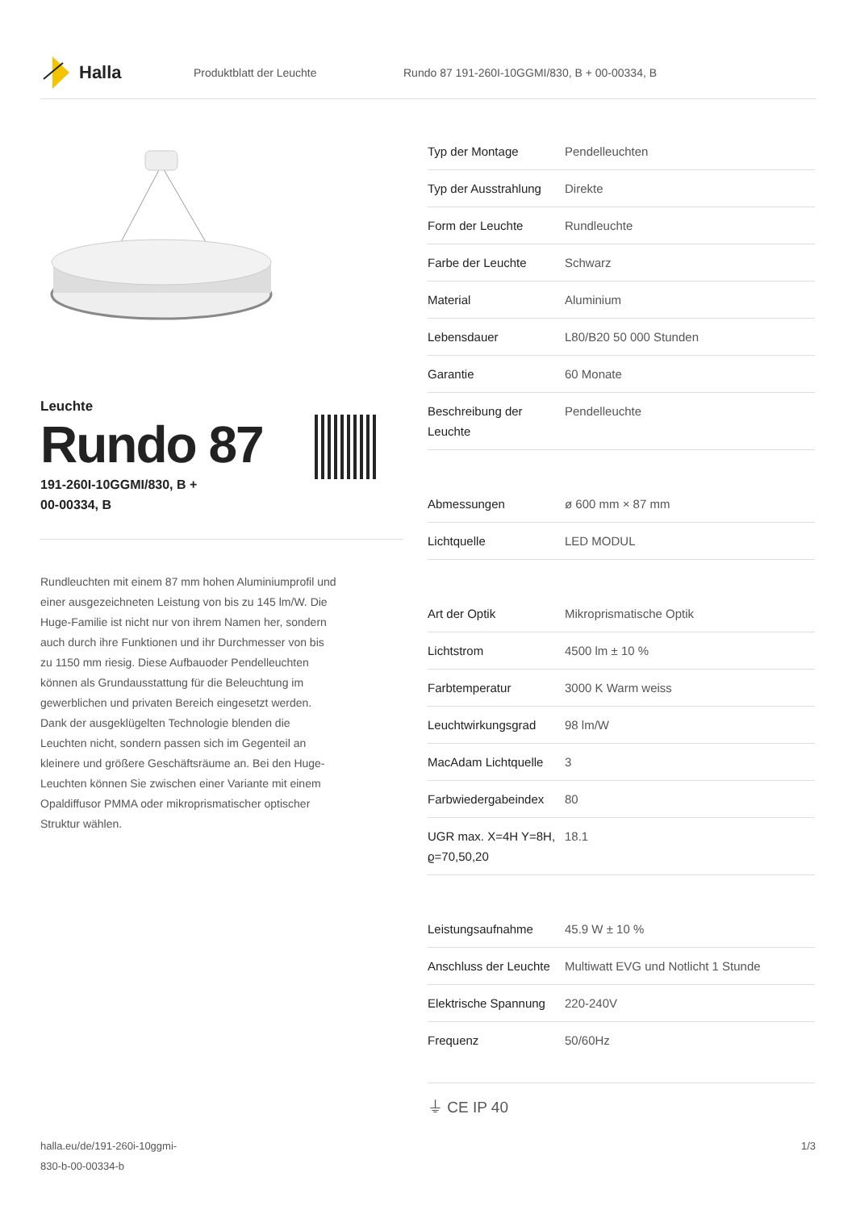Halla
Produktblatt der Leuchte
Rundo 87 191-260I-10GGMI/830, B + 00-00334, B
Leuchte
Rundo 87
191-260I-10GGMI/830, B +
00-00334, B
Rundleuchten mit einem 87 mm hohen Aluminiumprofil und einer ausgezeichneten Leistung von bis zu 145 lm/W. Die Huge-Familie ist nicht nur von ihrem Namen her, sondern auch durch ihre Funktionen und ihr Durchmesser von bis zu 1150 mm riesig. Diese Aufbauoder Pendelleuchten können als Grundausstattung für die Beleuchtung im gewerblichen und privaten Bereich eingesetzt werden. Dank der ausgeklügelten Technologie blenden die Leuchten nicht, sondern passen sich im Gegenteil an kleinere und größere Geschäftsräume an. Bei den Huge-Leuchten können Sie zwischen einer Variante mit einem Opaldiffusor PMMA oder mikroprismatischer optischer Struktur wählen.
| Typ der Montage | Pendelleuchten |
| Typ der Ausstrahlung | Direkte |
| Form der Leuchte | Rundleuchte |
| Farbe der Leuchte | Schwarz |
| Material | Aluminium |
| Lebensdauer | L80/B20 50 000 Stunden |
| Garantie | 60 Monate |
| Beschreibung der Leuchte | Pendelleuchte |
| Abmessungen | ø 600 mm × 87 mm |
| Lichtquelle | LED MODUL |
| Art der Optik | Mikroprismatische Optik |
| Lichtstrom | 4500 lm ± 10 % |
| Farbtemperatur | 3000 K Warm weiss |
| Leuchtwirkungsgrad | 98 lm/W |
| MacAdam Lichtquelle | 3 |
| Farbwiedergabeindex | 80 |
| UGR max. X=4H Y=8H, ϱ=70,50,20 | 18.1 |
| Leistungsaufnahme | 45.9 W ± 10 % |
| Anschluss der Leuchte | Multiwatt EVG und Notlicht 1 Stunde |
| Elektrische Spannung | 220-240V |
| Frequenz | 50/60Hz |
⏚ CE IP 40
halla.eu/de/191-260i-10ggmi-
830-b-00-00334-b
1/3